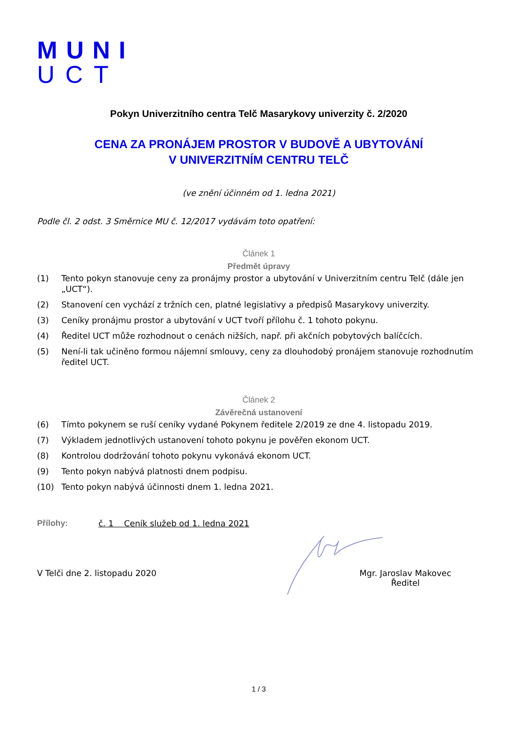MUNI
UCT
Pokyn Univerzitního centra Telč Masarykovy univerzity č. 2/2020
CENA ZA PRONÁJEM PROSTOR V BUDOVĚ A UBYTOVÁNÍ
V UNIVERZITNÍM CENTRU TELČ
(ve znění účinném od 1. ledna 2021)
Podle čl. 2 odst. 3 Směrnice MU č. 12/2017 vydávám toto opatření:
Článek 1
Předmět úpravy
(1) Tento pokyn stanovuje ceny za pronájmy prostor a ubytování v Univerzitním centru Telč (dále jen „UCT“).
(2) Stanovení cen vychází z tržních cen, platné legislativy a předpisů Masarykovy univerzity.
(3) Ceníky pronájmu prostor a ubytování v UCT tvoří přílohu č. 1 tohoto pokynu.
(4) Ředitel UCT může rozhodnout o cenách nižších, např. při akčních pobytových balíčcích.
(5) Není-li tak učiněno formou nájemní smlouvy, ceny za dlouhodobý pronájem stanovuje rozhodnutím ředitel UCT.
Článek 2
Závěrečná ustanovení
(6) Tímto pokynem se ruší ceníky vydané Pokynem ředitele 2/2019 ze dne 4. listopadu 2019.
(7) Výkladem jednotlivých ustanovení tohoto pokynu je pověřen ekonom UCT.
(8) Kontrolou dodržování tohoto pokynu vykonává ekonom UCT.
(9) Tento pokyn nabývá platnosti dnem podpisu.
(10) Tento pokyn nabývá účinnosti dnem 1. ledna 2021.
Přílohy: č. 1 Ceník služeb od 1. ledna 2021
V Telči dne 2. listopadu 2020 Mgr. Jaroslav Makovec
Ředitel
1 / 3